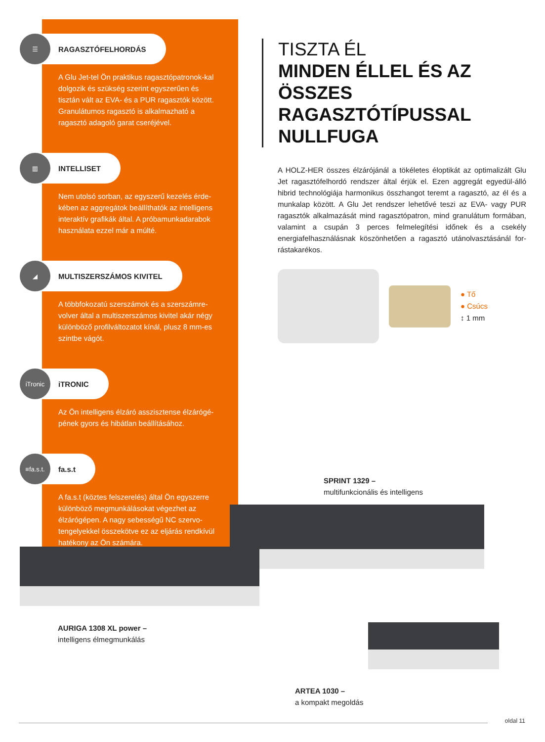☰
RAGASZTÓFELHORDÁS
A Glu Jet-tel Ön praktikus ragasztópatronok-kal dolgozik és szükség szerint egyszerűen és tisztán vált az EVA- és a PUR ragasztók között. Granulátumos ragasztó is alkalmazható a ragasztó adagoló garat cseréjével.
▥
INTELLISET
Nem utolsó sorban, az egyszerű kezelés érde-kében az aggregátok beállíthatók az intelligens interaktív grafikák által. A próbamunkadarabok használata ezzel már a múlté.
◢
MULTISZERSZÁMOS KIVITEL
A többfokozatú szerszámok és a szerszámre-volver által a multiszerszámos kivitel akár négy különböző profilváltozatot kínál, plusz 8 mm-es szintbe vágót.
iTronic
iTRONIC
Az Ön intelligens élzáró asszisztense élzárógé-pének gyors és hibátlan beállításához.
≡fa.s.t.
fa.s.t
A fa.s.t (köztes felszerelés) által Ön egyszerre különböző megmunkálásokat végezhet az élzárógépen. A nagy sebességű NC szervo-tengelyekkel összekötve ez az eljárás rendkívül hatékony az Ön számára.
TISZTA ÉL
MINDEN ÉLLEL ÉS AZ ÖSSZES RAGASZTÓTÍPUSSAL NULLFUGA
A HOLZ-HER összes élzárójánál a tökéletes éloptikát az optimalizált Glu Jet ragasztófelhordó rendszer által érjük el. Ezen aggregát egyedül-álló hibrid technológiája harmonikus összhangot teremt a ragasztó, az él és a munkalap között. A Glu Jet rendszer lehetővé teszi az EVA- vagy PUR ragasztók alkalmazását mind ragasztópatron, mind granulátum formában, valamint a csupán 3 perces felmelegítési időnek és a csekély energiafelhasználásnak köszönhetően a ragasztó utánolvasztásánál for-rástakarékos.
● Tő
● Csúcs
↕ 1 mm
SPRINT 1329 –
multifunkcionális és intelligens
AURIGA 1308 XL power –
intelligens élmegmunkálás
ARTEA 1030 –
a kompakt megoldás
oldal 11